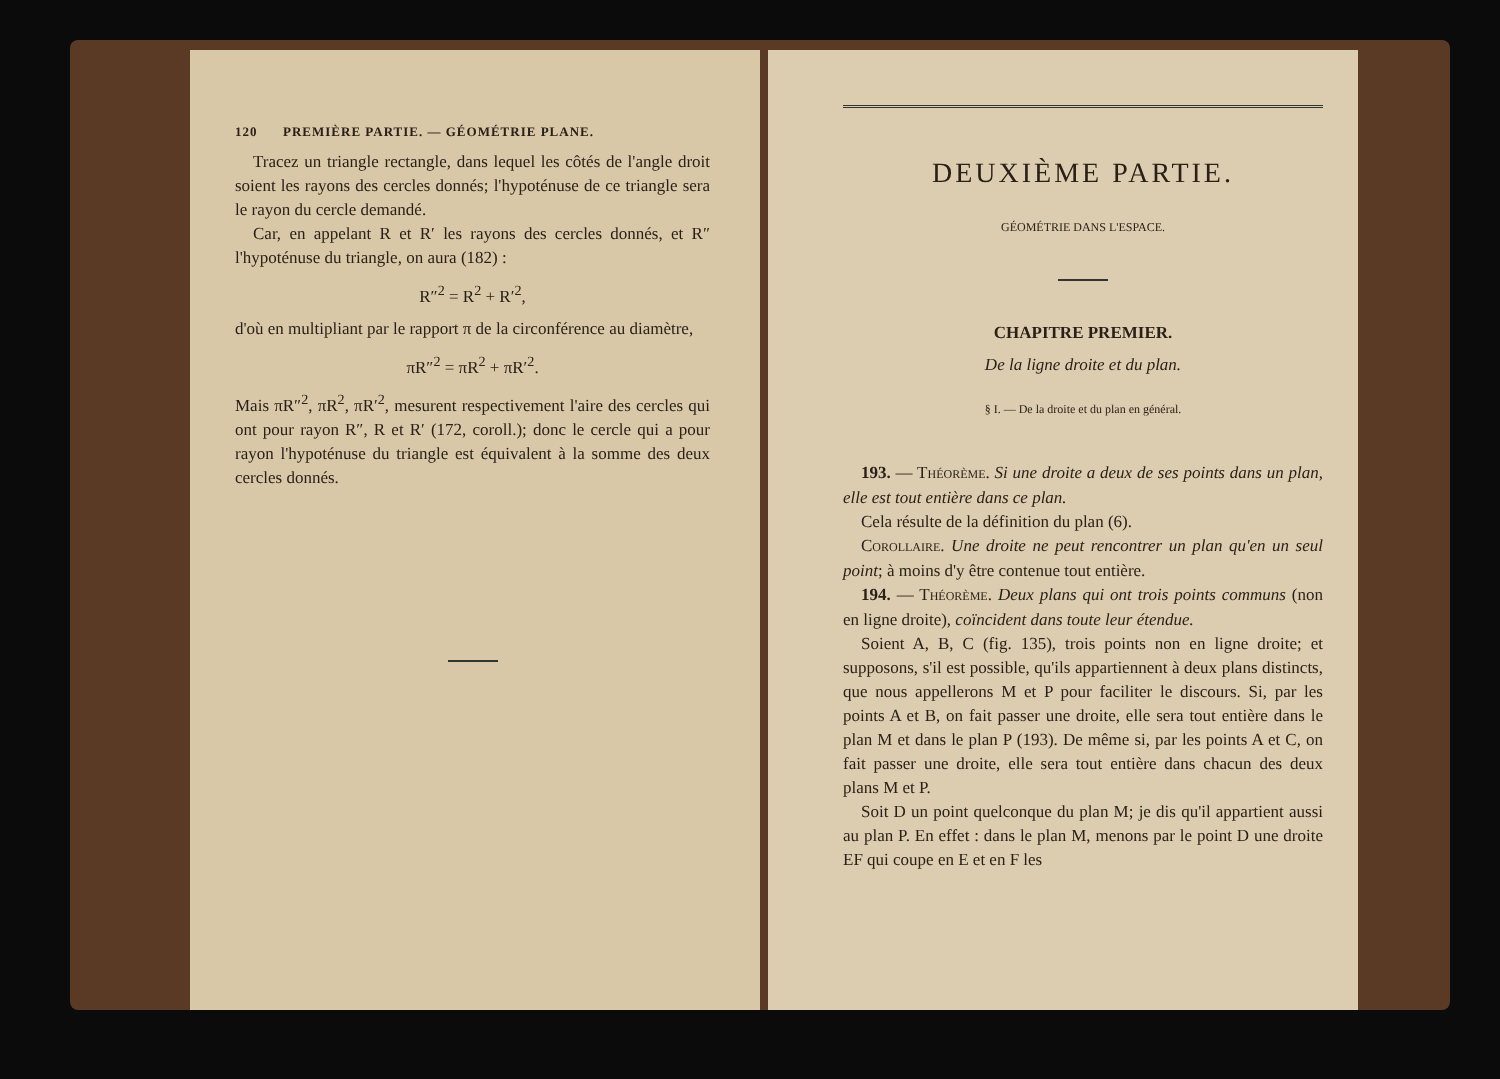120 PREMIÈRE PARTIE. — GÉOMÉTRIE PLANE.
Tracez un triangle rectangle, dans lequel les côtés de l'angle droit soient les rayons des cercles donnés; l'hypoténuse de ce triangle sera le rayon du cercle demandé.
Car, en appelant R et R′ les rayons des cercles donnés, et R″ l'hypoténuse du triangle, on aura (182) :
R″<sup>2</sup> = R<sup>2</sup> + R′<sup>2</sup>,
d'où en multipliant par le rapport π de la circonférence au diamètre,
πR″<sup>2</sup> = πR<sup>2</sup> + πR′<sup>2</sup>.
Mais πR″<sup>2</sup>, πR<sup>2</sup>, πR′<sup>2</sup>, mesurent respectivement l'aire des cercles qui ont pour rayon R″, R et R′ (172, coroll.); donc le cercle qui a pour rayon l'hypoténuse du triangle est équivalent à la somme des deux cercles donnés.
DEUXIÈME PARTIE.
GÉOMÉTRIE DANS L'ESPACE.
CHAPITRE PREMIER.
De la ligne droite et du plan.
§ I. — De la droite et du plan en général.
193. — THÉORÈME. Si une droite a deux de ses points dans un plan, elle est tout entière dans ce plan.
Cela résulte de la définition du plan (6).
COROLLAIRE. Une droite ne peut rencontrer un plan qu'en un seul point; à moins d'y être contenue tout entière.
194. — THÉORÈME. Deux plans qui ont trois points communs (non en ligne droite), coïncident dans toute leur étendue.
Soient A, B, C (fig. 135), trois points non en ligne droite; et supposons, s'il est possible, qu'ils appartiennent à deux plans distincts, que nous appellerons M et P pour faciliter le discours. Si, par les points A et B, on fait passer une droite, elle sera tout entière dans le plan M et dans le plan P (193). De même si, par les points A et C, on fait passer une droite, elle sera tout entière dans chacun des deux plans M et P.
Soit D un point quelconque du plan M; je dis qu'il appartient aussi au plan P. En effet : dans le plan M, menons par le point D une droite EF qui coupe en E et en F les